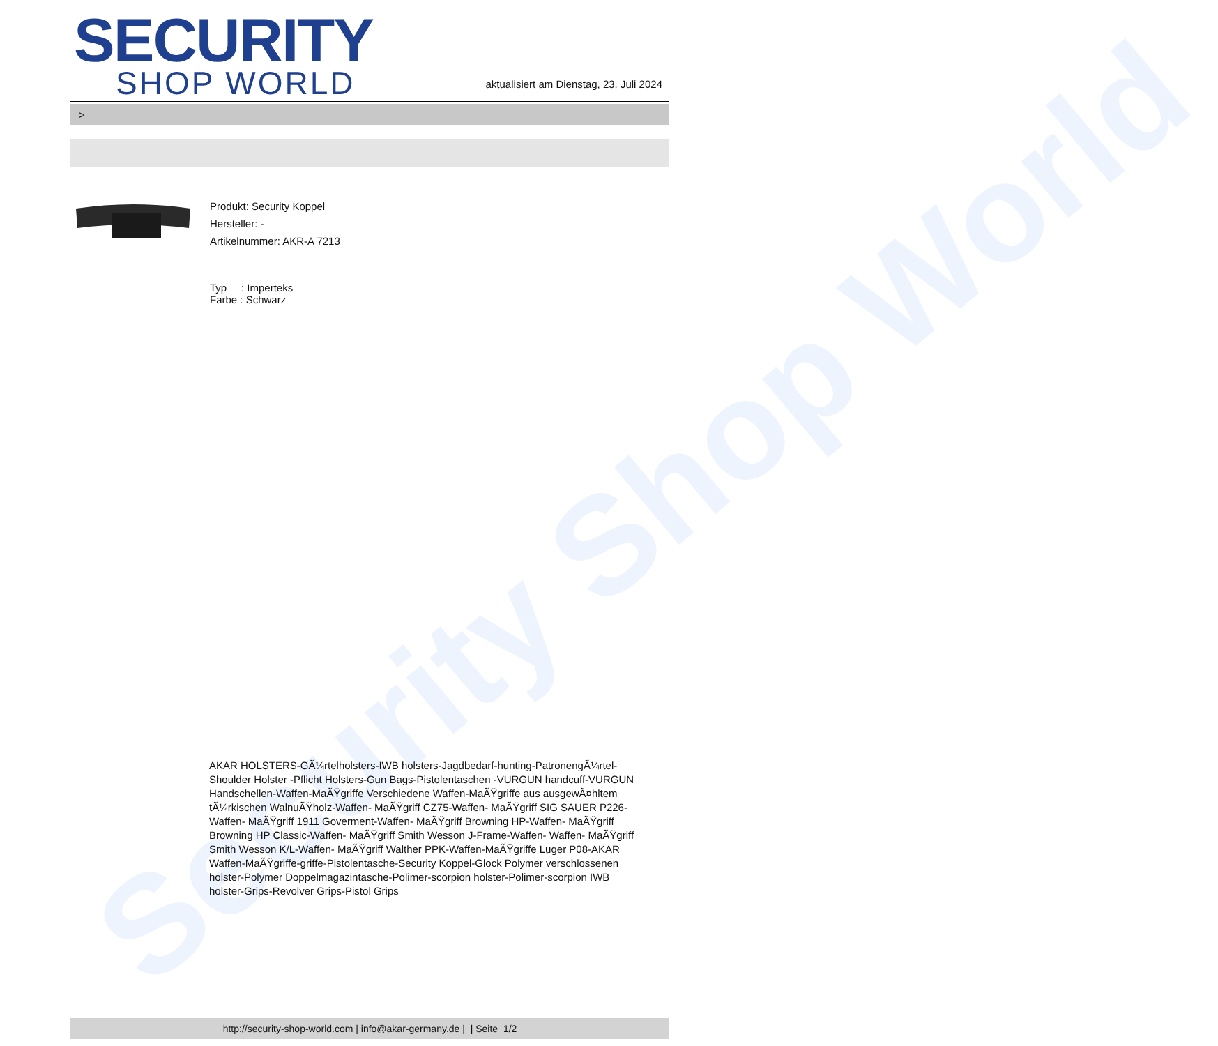Security Shop World
SECURITY
SHOP WORLD
aktualisiert am Dienstag, 23. Juli 2024
>
Produkt: Security Koppel
Hersteller: -
Artikelnummer: AKR-A 7213
Typ : Imperteks
Farbe : Schwarz
AKAR HOLSTERS-GÃ¼rtelholsters-IWB holsters-Jagdbedarf-hunting-PatronengÃ¼rtel- Shoulder Holster -Pflicht Holsters-Gun Bags-Pistolentaschen -VURGUN handcuff-VURGUN Handschellen-Waffen-MaÃŸgriffe Verschiedene Waffen-MaÃŸgriffe aus ausgewÃ¤hltem tÃ¼rkischen WalnuÃŸholz-Waffen- MaÃŸgriff CZ75-Waffen- MaÃŸgriff SIG SAUER P226-Waffen- MaÃŸgriff 1911 Goverment-Waffen- MaÃŸgriff Browning HP-Waffen- MaÃŸgriff Browning HP Classic-Waffen- MaÃŸgriff Smith Wesson J-Frame-Waffen- Waffen- MaÃŸgriff Smith Wesson K/L-Waffen- MaÃŸgriff Walther PPK-Waffen-MaÃŸgriffe Luger P08-AKAR Waffen-MaÃŸgriffe-griffe-Pistolentasche-Security Koppel-Glock Polymer verschlossenen holster-Polymer Doppelmagazintasche-Polimer-scorpion holster-Polimer-scorpion IWB holster-Grips-Revolver Grips-Pistol Grips
http://security-shop-world.com | info@akar-germany.de | | Seite 1/2